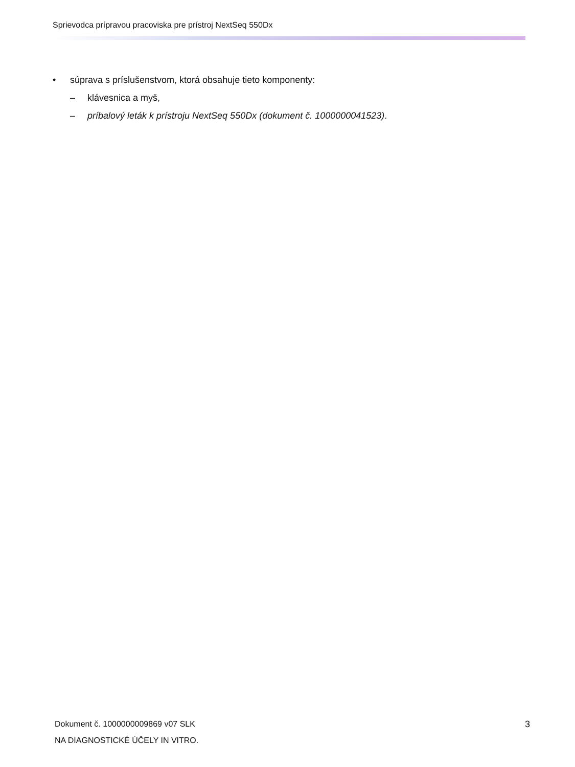Sprievodca prípravou pracoviska pre prístroj NextSeq 550Dx
• súprava s príslušenstvom, ktorá obsahuje tieto komponenty:
– klávesnica a myš,
– príbalový leták k prístroju NextSeq 550Dx (dokument č. 1000000041523).
Dokument č. 1000000009869 v07 SLK
NA DIAGNOSTICKÉ ÚČELY IN VITRO.
3